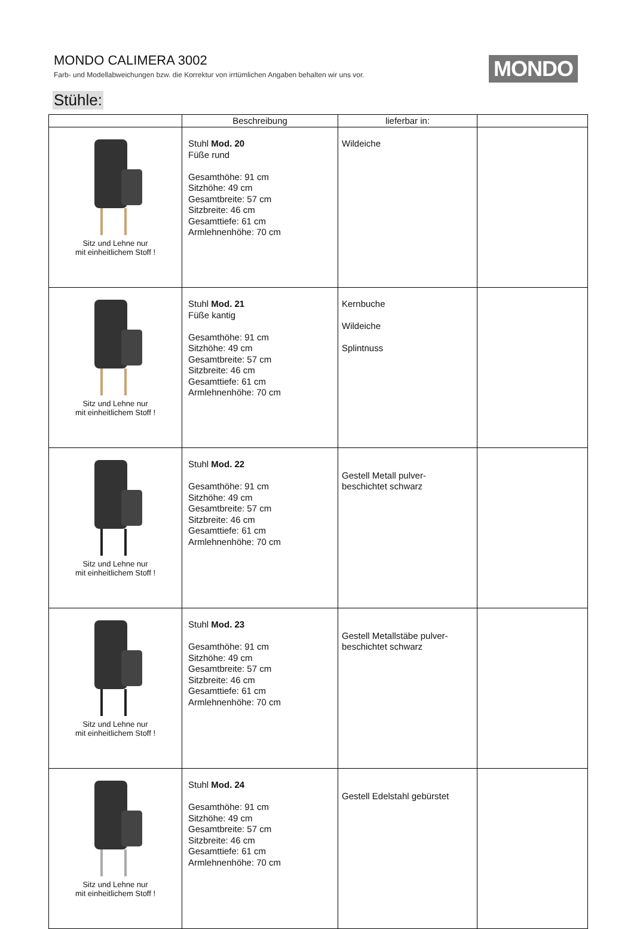MONDO CALIMERA 3002
Farb- und Modellabweichungen bzw. die Korrektur von irrtümlichen Angaben behalten wir uns vor.
MONDO
Stühle:
| | Beschreibung | lieferbar in: | |
| --- | --- | --- | --- |
| Sitz und Lehne nur mit einheitlichem Stoff ! | Stuhl Mod. 20 Füße rund Gesamthöhe: 91 cm Sitzhöhe: 49 cm Gesamtbreite: 57 cm Sitzbreite: 46 cm Gesamttiefe: 61 cm Armlehnenhöhe: 70 cm | Wildeiche | |
| Sitz und Lehne nur mit einheitlichem Stoff ! | Stuhl Mod. 21 Füße kantig Gesamthöhe: 91 cm Sitzhöhe: 49 cm Gesamtbreite: 57 cm Sitzbreite: 46 cm Gesamttiefe: 61 cm Armlehnenhöhe: 70 cm | Kernbuche Wildeiche Splintnuss | |
| Sitz und Lehne nur mit einheitlichem Stoff ! | Stuhl Mod. 22 Gesamthöhe: 91 cm Sitzhöhe: 49 cm Gesamtbreite: 57 cm Sitzbreite: 46 cm Gesamttiefe: 61 cm Armlehnenhöhe: 70 cm | Gestell Metall pulver- beschichtet schwarz | |
| Sitz und Lehne nur mit einheitlichem Stoff ! | Stuhl Mod. 23 Gesamthöhe: 91 cm Sitzhöhe: 49 cm Gesamtbreite: 57 cm Sitzbreite: 46 cm Gesamttiefe: 61 cm Armlehnenhöhe: 70 cm | Gestell Metallstäbe pulver- beschichtet schwarz | |
| Sitz und Lehne nur mit einheitlichem Stoff ! | Stuhl Mod. 24 Gesamthöhe: 91 cm Sitzhöhe: 49 cm Gesamtbreite: 57 cm Sitzbreite: 46 cm Gesamttiefe: 61 cm Armlehnenhöhe: 70 cm | Gestell Edelstahl gebürstet | |